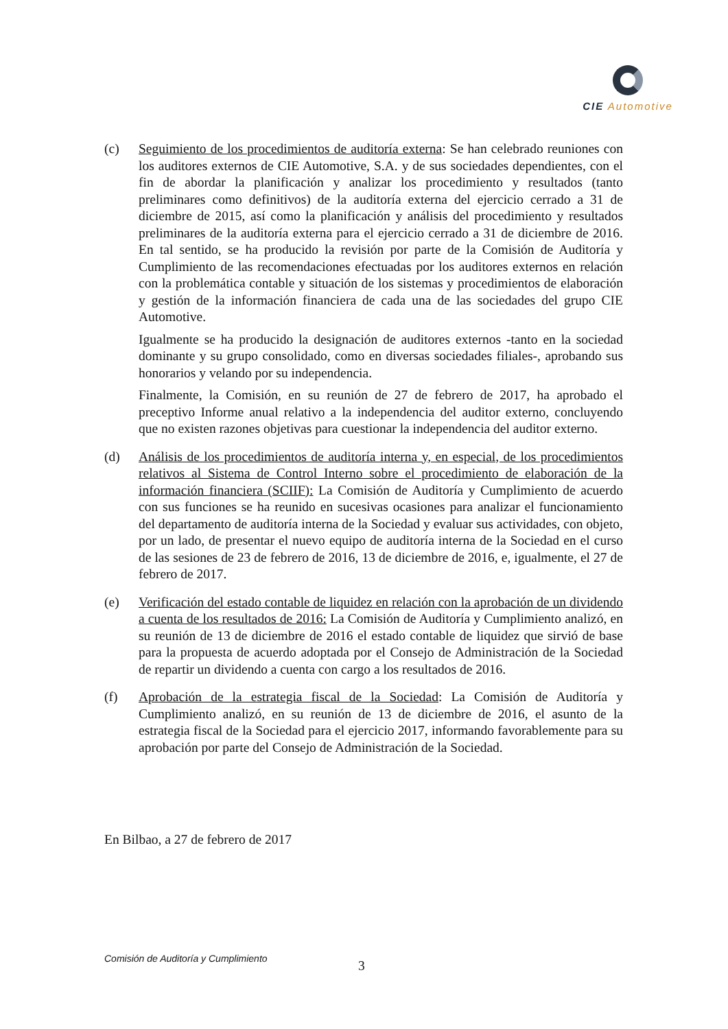CIE Automotive
(c) Seguimiento de los procedimientos de auditoría externa: Se han celebrado reuniones con los auditores externos de CIE Automotive, S.A. y de sus sociedades dependientes, con el fin de abordar la planificación y analizar los procedimiento y resultados (tanto preliminares como definitivos) de la auditoría externa del ejercicio cerrado a 31 de diciembre de 2015, así como la planificación y análisis del procedimiento y resultados preliminares de la auditoría externa para el ejercicio cerrado a 31 de diciembre de 2016. En tal sentido, se ha producido la revisión por parte de la Comisión de Auditoría y Cumplimiento de las recomendaciones efectuadas por los auditores externos en relación con la problemática contable y situación de los sistemas y procedimientos de elaboración y gestión de la información financiera de cada una de las sociedades del grupo CIE Automotive.
Igualmente se ha producido la designación de auditores externos -tanto en la sociedad dominante y su grupo consolidado, como en diversas sociedades filiales-, aprobando sus honorarios y velando por su independencia.
Finalmente, la Comisión, en su reunión de 27 de febrero de 2017, ha aprobado el preceptivo Informe anual relativo a la independencia del auditor externo, concluyendo que no existen razones objetivas para cuestionar la independencia del auditor externo.
(d) Análisis de los procedimientos de auditoría interna y, en especial, de los procedimientos relativos al Sistema de Control Interno sobre el procedimiento de elaboración de la información financiera (SCIIF): La Comisión de Auditoría y Cumplimiento de acuerdo con sus funciones se ha reunido en sucesivas ocasiones para analizar el funcionamiento del departamento de auditoría interna de la Sociedad y evaluar sus actividades, con objeto, por un lado, de presentar el nuevo equipo de auditoría interna de la Sociedad en el curso de las sesiones de 23 de febrero de 2016, 13 de diciembre de 2016, e, igualmente, el 27 de febrero de 2017.
(e) Verificación del estado contable de liquidez en relación con la aprobación de un dividendo a cuenta de los resultados de 2016: La Comisión de Auditoría y Cumplimiento analizó, en su reunión de 13 de diciembre de 2016 el estado contable de liquidez que sirvió de base para la propuesta de acuerdo adoptada por el Consejo de Administración de la Sociedad de repartir un dividendo a cuenta con cargo a los resultados de 2016.
(f) Aprobación de la estrategia fiscal de la Sociedad: La Comisión de Auditoría y Cumplimiento analizó, en su reunión de 13 de diciembre de 2016, el asunto de la estrategia fiscal de la Sociedad para el ejercicio 2017, informando favorablemente para su aprobación por parte del Consejo de Administración de la Sociedad.
En Bilbao, a 27 de febrero de 2017
Comisión de Auditoría y Cumplimiento
3